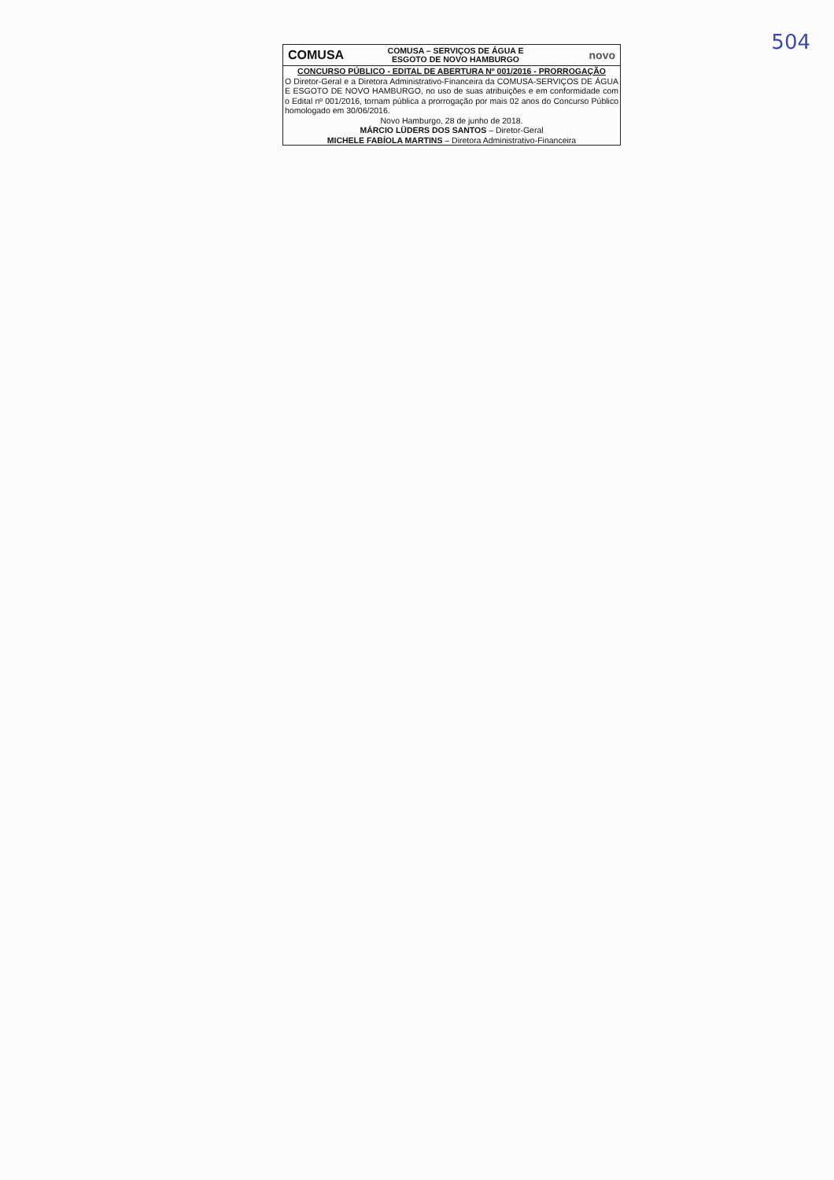504
COMUSA
COMUSA – SERVIÇOS DE ÁGUA E
ESGOTO DE NOVO HAMBURGO
novo
CONCURSO PÚBLICO - EDITAL DE ABERTURA Nº 001/2016 - PRORROGAÇÃO
O Diretor-Geral e a Diretora Administrativo-Financeira da COMUSA-SERVIÇOS DE ÁGUA E ESGOTO DE NOVO HAMBURGO, no uso de suas atribuições e em conformidade com o Edital nº 001/2016, tornam pública a prorrogação por mais 02 anos do Concurso Público homologado em 30/06/2016.
Novo Hamburgo, 28 de junho de 2018.
MÁRCIO LÜDERS DOS SANTOS – Diretor-Geral
MICHELE FABÍOLA MARTINS – Diretora Administrativo-Financeira